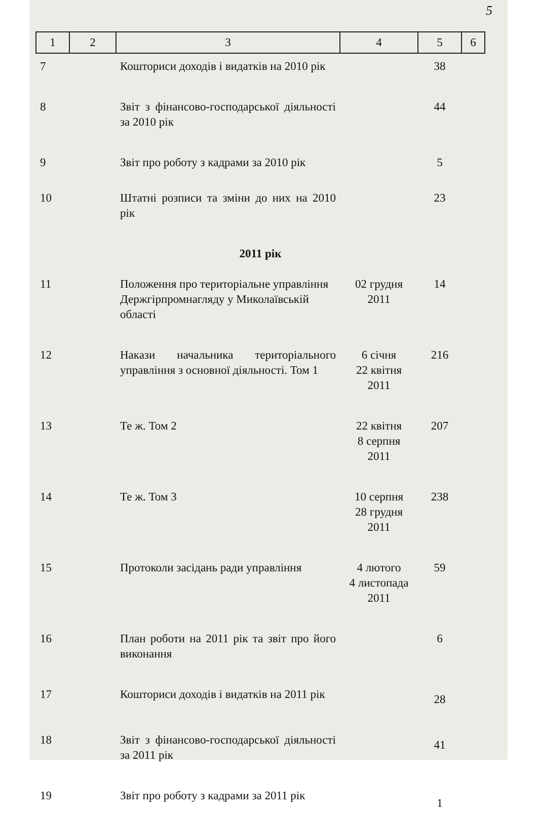5
| 1 | 2 | 3 | 4 | 5 | 6 |
| --- | --- | --- | --- | --- | --- |
| 7 | | Кошториси доходів і видатків на 2010 рік | | 38 | |
| 8 | | Звіт з фінансово-господарської діяльності за 2010 рік | | 44 | |
| 9 | | Звіт про роботу з кадрами за 2010 рік | | 5 | |
| 10 | | Штатні розписи та зміни до них на 2010 рік | | 23 | |
| 2011 рік | | | | | |
| 11 | | Положення про територіальне управління Держгірпромнагляду у Миколаївській області | 02 грудня 2011 | 14 | |
| 12 | | Накази начальника територіального управління з основної діяльності. Том 1 | 6 січня 22 квітня 2011 | 216 | |
| 13 | | Те ж. Том 2 | 22 квітня 8 серпня 2011 | 207 | |
| 14 | | Те ж. Том 3 | 10 серпня 28 грудня 2011 | 238 | |
| 15 | | Протоколи засідань ради управління | 4 лютого 4 листопада 2011 | 59 | |
| 16 | | План роботи на 2011 рік та звіт про його виконання | | 6 | |
| 17 | | Кошториси доходів і видатків на 2011 рік | | 28 | |
| 18 | | Звіт з фінансово-господарської діяльності за 2011 рік | | 41 | |
| 19 | | Звіт про роботу з кадрами за 2011 рік | | 1 | |